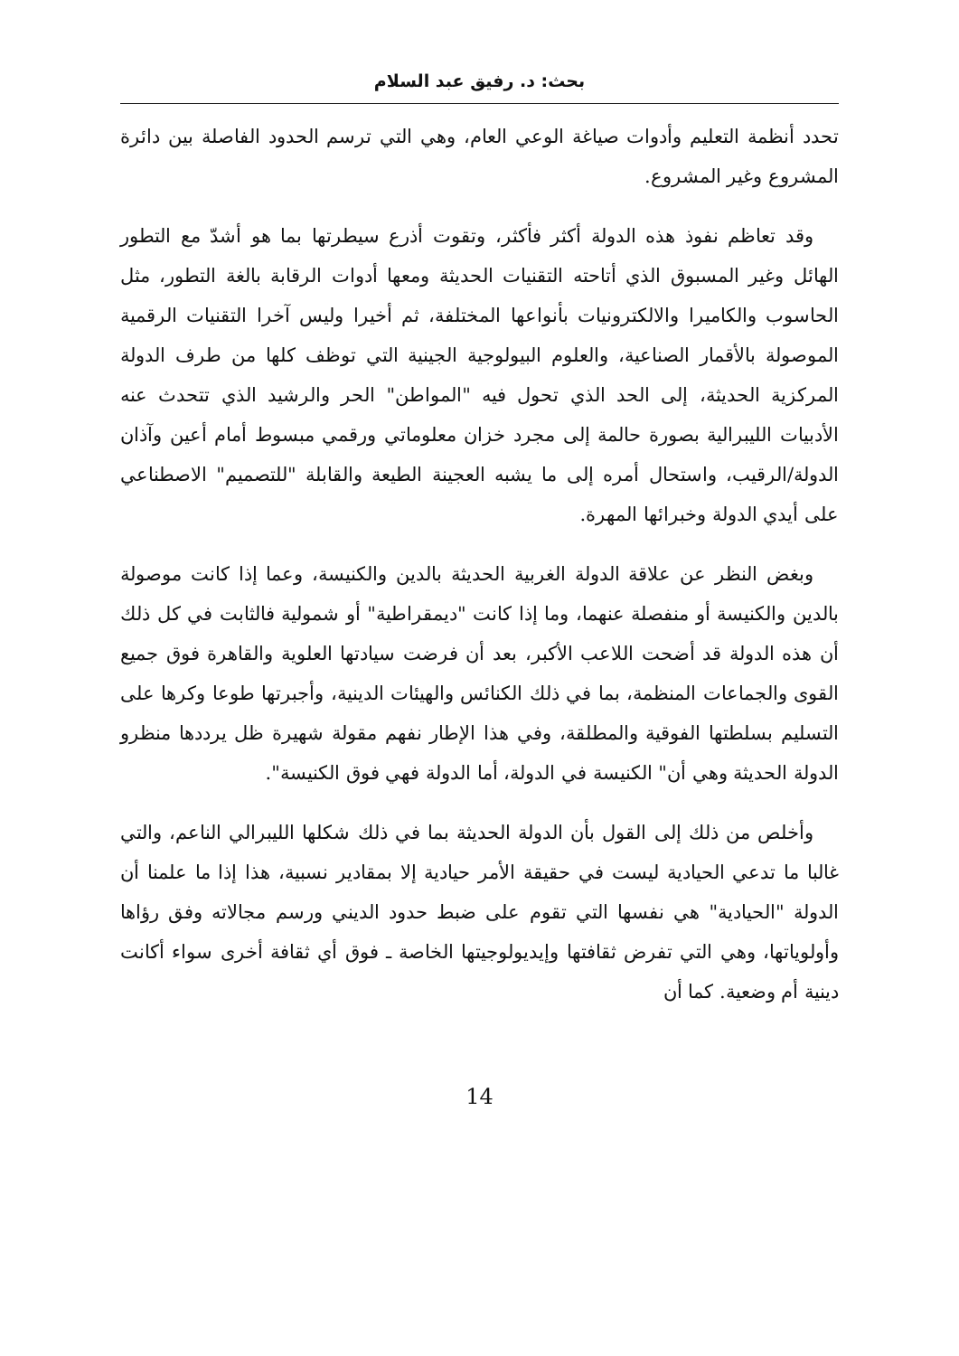بحث: د. رفيق عبد السلام
تحدد أنظمة التعليم وأدوات صياغة الوعي العام، وهي التي ترسم الحدود الفاصلة بين دائرة المشروع وغير المشروع.
وقد تعاظم نفوذ هذه الدولة أكثر فأكثر، وتقوت أذرع سيطرتها بما هو أشدّ مع التطور الهائل وغير المسبوق الذي أتاحته التقنيات الحديثة ومعها أدوات الرقابة بالغة التطور، مثل الحاسوب والكاميرا والالكترونيات بأنواعها المختلفة، ثم أخيرا وليس آخرا التقنيات الرقمية الموصولة بالأقمار الصناعية، والعلوم البيولوجية الجينية التي توظف كلها من طرف الدولة المركزية الحديثة، إلى الحد الذي تحول فيه "المواطن" الحر والرشيد الذي تتحدث عنه الأدبيات الليبرالية بصورة حالمة إلى مجرد خزان معلوماتي ورقمي مبسوط أمام أعين وآذان الدولة/الرقيب، واستحال أمره إلى ما يشبه العجينة الطيعة والقابلة "للتصميم" الاصطناعي على أيدي الدولة وخبرائها المهرة.
وبغض النظر عن علاقة الدولة الغربية الحديثة بالدين والكنيسة، وعما إذا كانت موصولة بالدين والكنيسة أو منفصلة عنهما، وما إذا كانت "ديمقراطية" أو شمولية فالثابت في كل ذلك أن هذه الدولة قد أضحت اللاعب الأكبر، بعد أن فرضت سيادتها العلوية والقاهرة فوق جميع القوى والجماعات المنظمة، بما في ذلك الكنائس والهيئات الدينية، وأجبرتها طوعا وكرها على التسليم بسلطتها الفوقية والمطلقة، وفي هذا الإطار نفهم مقولة شهيرة ظل يرددها منظرو الدولة الحديثة وهي أن" الكنيسة في الدولة، أما الدولة فهي فوق الكنيسة".
وأخلص من ذلك إلى القول بأن الدولة الحديثة بما في ذلك شكلها الليبرالي الناعم، والتي غالبا ما تدعي الحيادية ليست في حقيقة الأمر حيادية إلا بمقادير نسبية، هذا إذا ما علمنا أن الدولة "الحيادية" هي نفسها التي تقوم على ضبط حدود الديني ورسم مجالاته وفق رؤاها وأولوياتها، وهي التي تفرض ثقافتها وإيديولوجيتها الخاصة ـ فوق أي ثقافة أخرى سواء أكانت دينية أم وضعية. كما أن
14